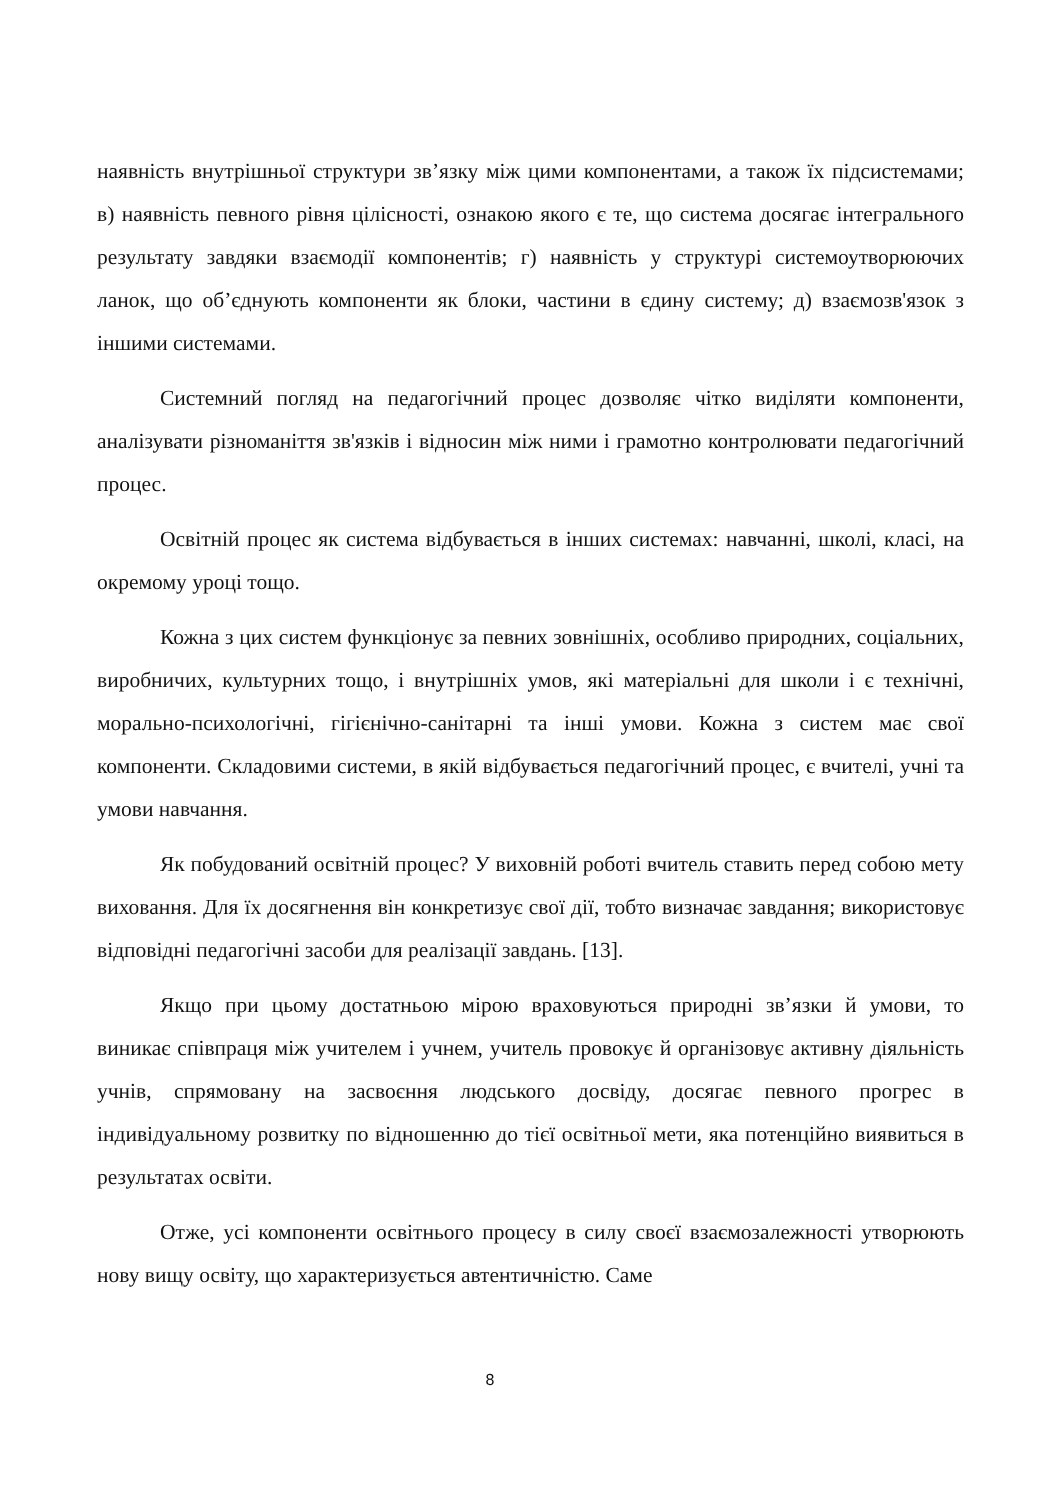наявність внутрішньої структури зв’язку між цими компонентами, а також їх підсистемами; в) наявність певного рівня цілісності, ознакою якого є те, що система досягає інтегрального результату завдяки взаємодії компонентів; г) наявність у структурі системоутворюючих ланок, що об’єднують компоненти як блоки, частини в єдину систему; д) взаємозв'язок з іншими системами.
Системний погляд на педагогічний процес дозволяє чітко виділяти компоненти, аналізувати різноманіття зв'язків і відносин між ними і грамотно контролювати педагогічний процес.
Освітній процес як система відбувається в інших системах: навчанні, школі, класі, на окремому уроці тощо.
Кожна з цих систем функціонує за певних зовнішніх, особливо природних, соціальних, виробничих, культурних тощо, і внутрішніх умов, які матеріальні для школи і є технічні, морально-психологічні, гігієнічно-санітарні та інші умови. Кожна з систем має свої компоненти. Складовими системи, в якій відбувається педагогічний процес, є вчителі, учні та умови навчання.
Як побудований освітній процес? У виховній роботі вчитель ставить перед собою мету виховання. Для їх досягнення він конкретизує свої дії, тобто визначає завдання; використовує відповідні педагогічні засоби для реалізації завдань. [13].
Якщо при цьому достатньою мірою враховуються природні зв’язки й умови, то виникає співпраця між учителем і учнем, учитель провокує й організовує активну діяльність учнів, спрямовану на засвоєння людського досвіду, досягає певного прогрес в індивідуальному розвитку по відношенню до тієї освітньої мети, яка потенційно виявиться в результатах освіти.
Отже, усі компоненти освітнього процесу в силу своєї взаємозалежності утворюють нову вищу освіту, що характеризується автентичністю. Саме
8